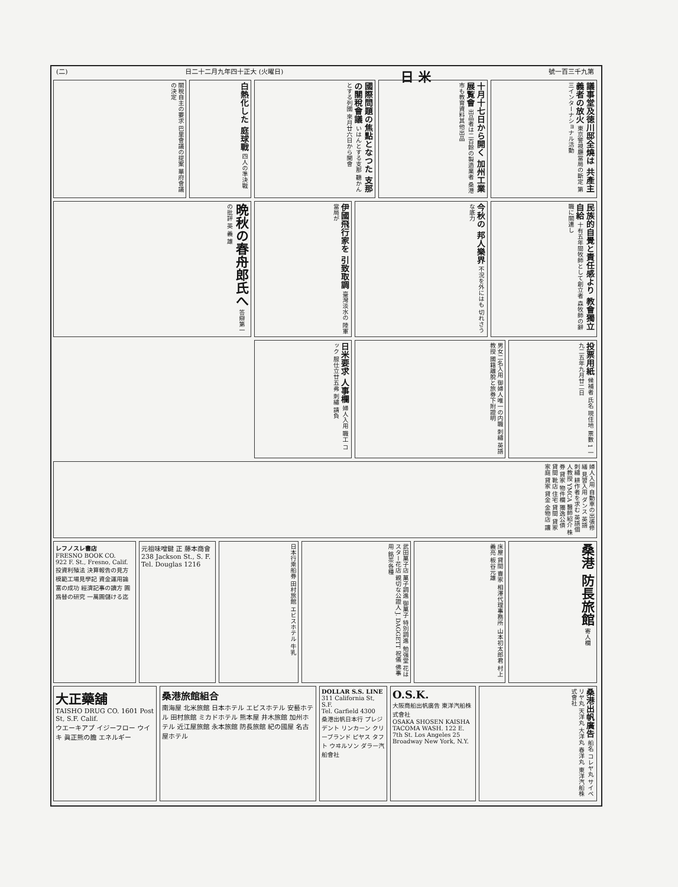(二) 日二十二月九年四十正大 (火曜日) 日 米 號一百三千九第
議事堂及徳川邸全燒は 共產主義者の放火 東京警視廳當局の斷定 第三インターナショナル活動
十月十七日から開く 加州工業展覧會 出品者は二百餘の製造業者 桑港市も教育資料其他出品
國際問題の焦點となつた 支那の關稅會議 いはんとする支那 聽かんとする列國 來月廿六日から開會
白熱化した 庭球戰 四人の準決戰
關稅自主の要求 巴里會議の提案 華府會議の決定
民族的自覺と責任感より 教會獨立自給 十有五年間牧師として創立者 森牧師の辭職に關連し
今秋の 邦人樂界 不況を外にはも 切れさうな底力
伊國飛行家を 引致取調 臺灣淡水の 陸軍當局が
晩秋の春舟郎氏へ 答辯第一の批評 英 義 雄
投票用紙 候補者 氏名 現住地 票數 1 一九二五年九月廿二日
男女二名入用 御婦人唯一の内職 刺繡 英語教授 國籍離脫と旅券下附證明
日米要求 人事欄 婦人入用 職工 コック 服仕立廿五弗 刺繡 請負
婦人入用 自動車の出張修繕 見習入用 ダンス 英語 刺繡 耕作者を求む 英語個人教授 YMCA 醫師紹介 株券 貸家 物件欄 獨逸公債 貸間 靴店 住宅 貸間 貸家 家庭 貸家 貸金 金物店 讓
桑港 防長旅館 寄人欄
床屋 貸間 賣家 相澤代理事務所 山本初太郎君 村上義亮 板谷元雄
武田菓子店 菓子調進 御菓子 特別調進 勉强堂 花はスター花店 親切な公證人 J. DAGGETT 祝儀 佛事用 銘茶各種
日本行乘船券 田村旅館 エビスホテル 牛乳
元祖味噌鍵 正 藤本商會
238 Jackson St., S. F.
Tel. Douglas 1216
レフノスレ書店
FRESNO BOOK CO.
922 F. St., Fresno, Calif.
投資利殖法 決算報告の見方 模範工場見學記 資金運用論 富の成功 經濟記事の讀方 圓爲替の研究 一萬圓儲ける迄
桑港出帆廣告 船名 コレヤ丸 サイベリヤ丸 天洋丸 大洋丸 春洋丸 東洋汽船株式會社
O.S.K.
大阪商船出帆廣告 東洋汽船株式會社
OSAKA SHOSEN KAISHA
TACOMA WASH. 122 E. 7th St. Los Angeles 25 Broadway New York, N.Y.
DOLLAR S.S. LINE
311 California St, S.F.
Tel. Garfield 4300
桑港出帆日本行 プレジデント リンカーン クリーブランド ピヤス タフト ウヰルソン ダラー汽船會社
桑港旅館組合
南海屋 北米旅館 日本ホテル エビスホテル 安藝ホテル 田村旅館 ミカドホテル 熊本屋 井木旅館 加州ホテル 近江屋旅館 永本旅館 防長旅館 紀の國屋 名古屋ホテル
大正藥舖
TAISHO DRUG CO. 1601 Post St, S.F. Calif.
ウエーキアプ イジーフロー ウイキ 眞正熊の膽 エネルギー